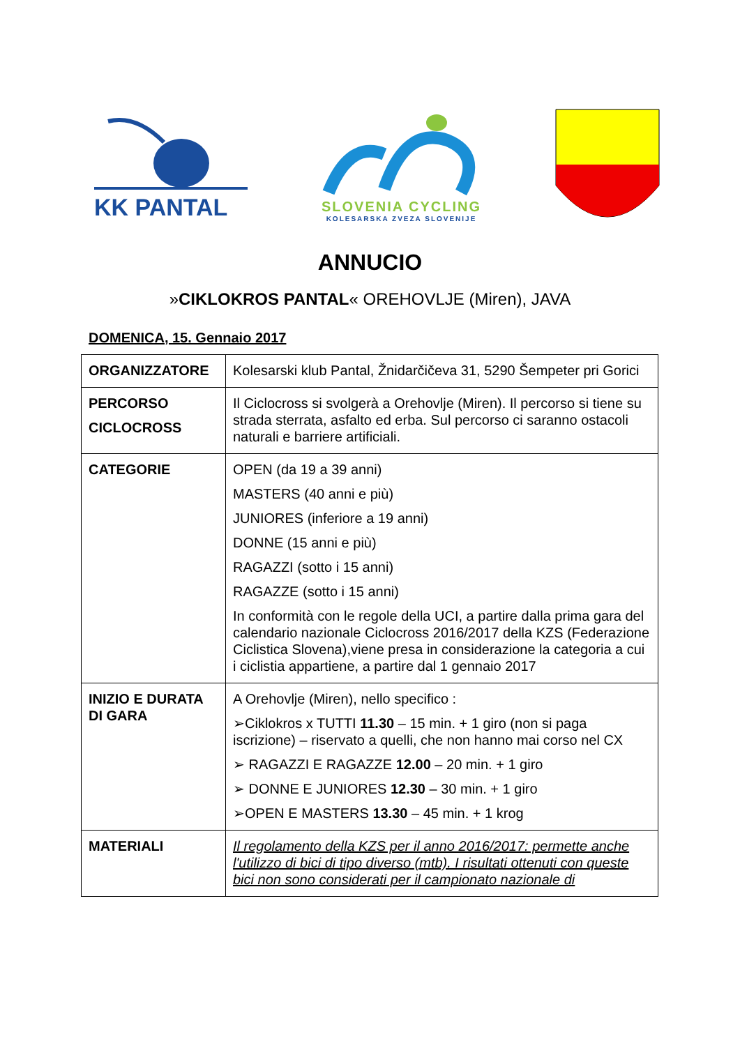KK PANTAL
SLOVENIA CYCLING
KOLESARSKA ZVEZA SLOVENIJE
ANNUCIO
»CIKLOKROS PANTAL« OREHOVLJE (Miren), JAVA
DOMENICA, 15. Gennaio 2017
| ORGANIZZATORE | Kolesarski klub Pantal, Žnidarčičeva 31, 5290 Šempeter pri Gorici |
| PERCORSO CICLOCROSS | Il Ciclocross si svolgerà a Orehovlje (Miren). Il percorso si tiene su strada sterrata, asfalto ed erba. Sul percorso ci saranno ostacoli naturali e barriere artificiali. |
| CATEGORIE | OPEN (da 19 a 39 anni) MASTERS (40 anni e più) JUNIORES (inferiore a 19 anni) DONNE (15 anni e più) RAGAZZI (sotto i 15 anni) RAGAZZE (sotto i 15 anni) In conformità con le regole della UCI, a partire dalla prima gara del calendario nazionale Ciclocross 2016/2017 della KZS (Federazione Ciclistica Slovena),viene presa in considerazione la categoria a cui i ciclistia appartiene, a partire dal 1 gennaio 2017 |
| INIZIO E DURATA DI GARA | A Orehovlje (Miren), nello specifico : ➢Ciklokros x TUTTI 11.30 – 15 min. + 1 giro (non si paga iscrizione) – riservato a quelli, che non hanno mai corso nel CX ➢ RAGAZZI E RAGAZZE 12.00 – 20 min. + 1 giro ➢ DONNE E JUNIORES 12.30 – 30 min. + 1 giro ➢OPEN E MASTERS 13.30 – 45 min. + 1 krog |
| MATERIALI | Il regolamento della KZS per il anno 2016/2017: permette anche l'utilizzo di bici di tipo diverso (mtb). I risultati ottenuti con queste bici non sono considerati per il campionato nazionale di |